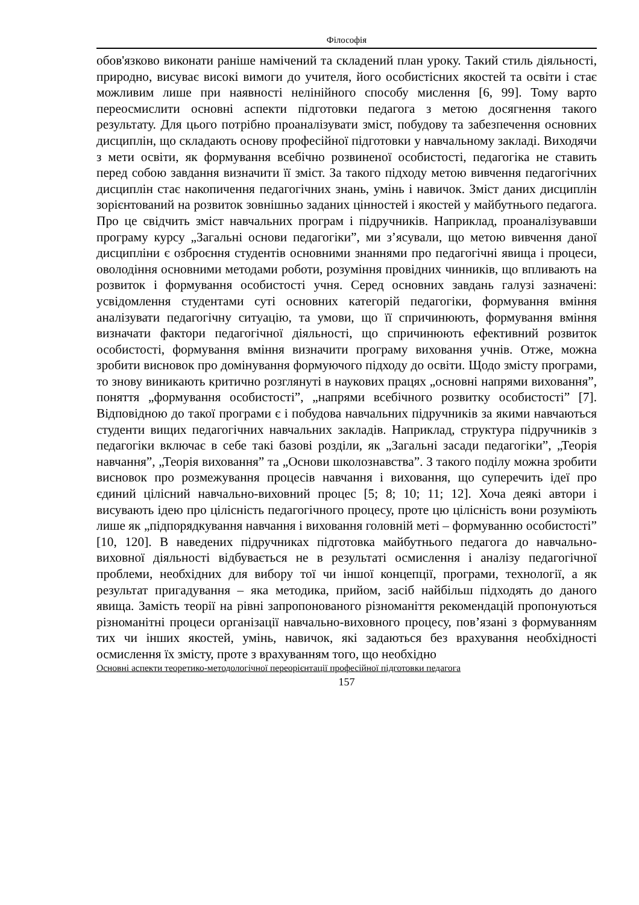Філософія
обов'язково виконати раніше намічений та складений план уроку. Такий стиль діяльності, природно, висуває високі вимоги до учителя, його особистісних якостей та освіти і стає можливим лише при наявності нелінійного способу мислення [6, 99]. Тому варто переосмислити основні аспекти підготовки педагога з метою досягнення такого результату. Для цього потрібно проаналізувати зміст, побудову та забезпечення основних дисциплін, що складають основу професійної підготовки у навчальному закладі. Виходячи з мети освіти, як формування всебічно розвиненої особистості, педагогіка не ставить перед собою завдання визначити її зміст. За такого підходу метою вивчення педагогічних дисциплін стає накопичення педагогічних знань, умінь і навичок. Зміст даних дисциплін зорієнтований на розвиток зовнішньо заданих цінностей і якостей у майбутнього педагога. Про це свідчить зміст навчальних програм і підручників. Наприклад, проаналізувавши програму курсу „Загальні основи педагогіки”, ми з’ясували, що метою вивчення даної дисципліни є озброєння студентів основними знаннями про педагогічні явища і процеси, оволодіння основними методами роботи, розуміння провідних чинників, що впливають на розвиток і формування особистості учня. Серед основних завдань галузі зазначені: усвідомлення студентами суті основних категорій педагогіки, формування вміння аналізувати педагогічну ситуацію, та умови, що її спричинюють, формування вміння визначати фактори педагогічної діяльності, що спричинюють ефективний розвиток особистості, формування вміння визначити програму виховання учнів. Отже, можна зробити висновок про домінування формуючого підходу до освіти. Щодо змісту програми, то знову виникають критично розглянуті в наукових працях „основні напрями виховання”, поняття „формування особистості”, „напрями всебічного розвитку особистості” [7]. Відповідною до такої програми є і побудова навчальних підручників за якими навчаються студенти вищих педагогічних навчальних закладів. Наприклад, структура підручників з педагогіки включає в себе такі базові розділи, як „Загальні засади педагогіки”, „Теорія навчання”, „Теорія виховання” та „Основи школознавства”. З такого поділу можна зробити висновок про розмежування процесів навчання і виховання, що суперечить ідеї про єдиний цілісний навчально-виховний процес [5; 8; 10; 11; 12]. Хоча деякі автори і висувають ідею про цілісність педагогічного процесу, проте цю цілісність вони розуміють лише як „підпорядкування навчання і виховання головній меті – формуванню особистості” [10, 120]. В наведених підручниках підготовка майбутнього педагога до навчально-виховної діяльності відбувається не в результаті осмислення і аналізу педагогічної проблеми, необхідних для вибору тої чи іншої концепції, програми, технології, а як результат пригадування – яка методика, прийом, засіб найбільш підходять до даного явища. Замість теорії на рівні запропонованого різноманіття рекомендацій пропонуються різноманітні процеси організації навчально-виховного процесу, пов’язані з формуванням тих чи інших якостей, умінь, навичок, які задаються без врахування необхідності осмислення їх змісту, проте з врахуванням того, що необхідно
Основні аспекти теоретико-методологічної переорієнтації професійної підготовки педагога
157